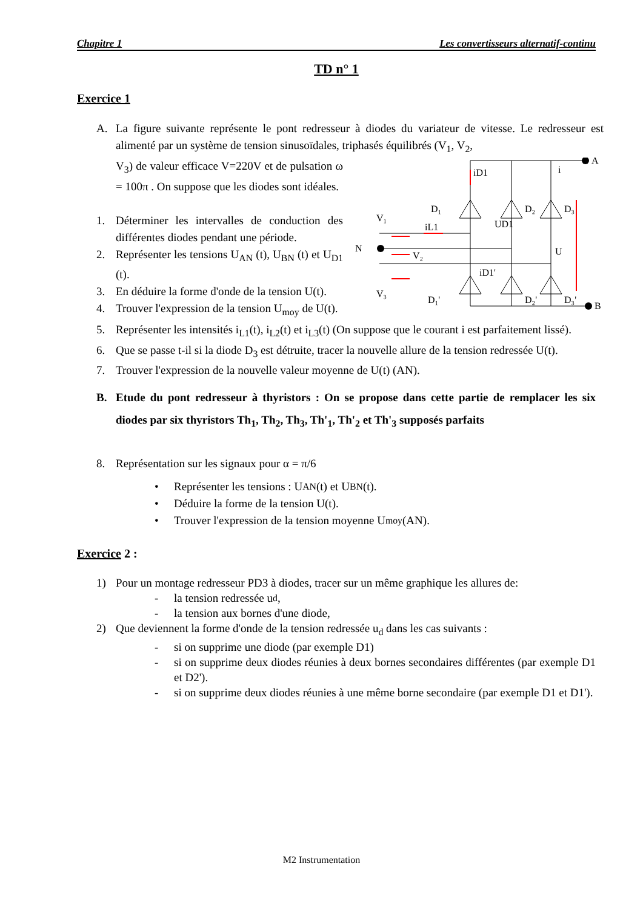Chapitre 1 Les convertisseurs alternatif-continu
TD n° 1
Exercice 1
A. La figure suivante représente le pont redresseur à diodes du variateur de vitesse. Le redresseur est alimenté par un système de tension sinusoïdales, triphasés équilibrés (V<sub>1</sub>, V<sub>2</sub>,
V<sub>3</sub>) de valeur efficace V=220V et de pulsation ω = 100π . On suppose que les diodes sont idéales.
1. Déterminer les intervalles de conduction des différentes diodes pendant une période.
2. Représenter les tensions U<sub>AN</sub> (t), U<sub>BN</sub> (t) et U<sub>D1</sub> (t).
3. En déduire la forme d'onde de la tension U(t).
4. Trouver l'expression de la tension U<sub>moy</sub> de U(t).
A
B
N
V₁
V₂
V₃
D₁
D₂
D₃
D₁'
D₂'
D₃'
iD1
UD1
iL1
iD1'
U
i
5. Représenter les intensités i<sub>L1</sub>(t), i<sub>L2</sub>(t) et i<sub>L3</sub>(t) (On suppose que le courant i est parfaitement lissé).
6. Que se passe t-il si la diode D<sub>3</sub> est détruite, tracer la nouvelle allure de la tension redressée U(t).
7. Trouver l'expression de la nouvelle valeur moyenne de U(t) (AN).
B. Etude du pont redresseur à thyristors : On se propose dans cette partie de remplacer les six diodes par six thyristors Th<sub>1</sub>, Th<sub>2</sub>, Th<sub>3</sub>, Th'<sub>1</sub>, Th'<sub>2</sub> et Th'<sub>3</sub> supposés parfaits
8. Représentation sur les signaux pour α = π/6
• Représenter les tensions : U<sub>AN</sub>(t) et U<sub>BN</sub>(t).
• Déduire la forme de la tension U(t).
• Trouver l'expression de la tension moyenne U<sub>moy</sub> (AN).
Exercice 2 :
1) Pour un montage redresseur PD3 à diodes, tracer sur un même graphique les allures de:
- la tension redressée u<sub>d</sub>,
- la tension aux bornes d'une diode,
2) Que deviennent la forme d'onde de la tension redressée u<sub>d</sub> dans les cas suivants :
- si on supprime une diode (par exemple D1)
- si on supprime deux diodes réunies à deux bornes secondaires différentes (par exemple D1 et D2').
- si on supprime deux diodes réunies à une même borne secondaire (par exemple D1 et D1').
M2 Instrumentation